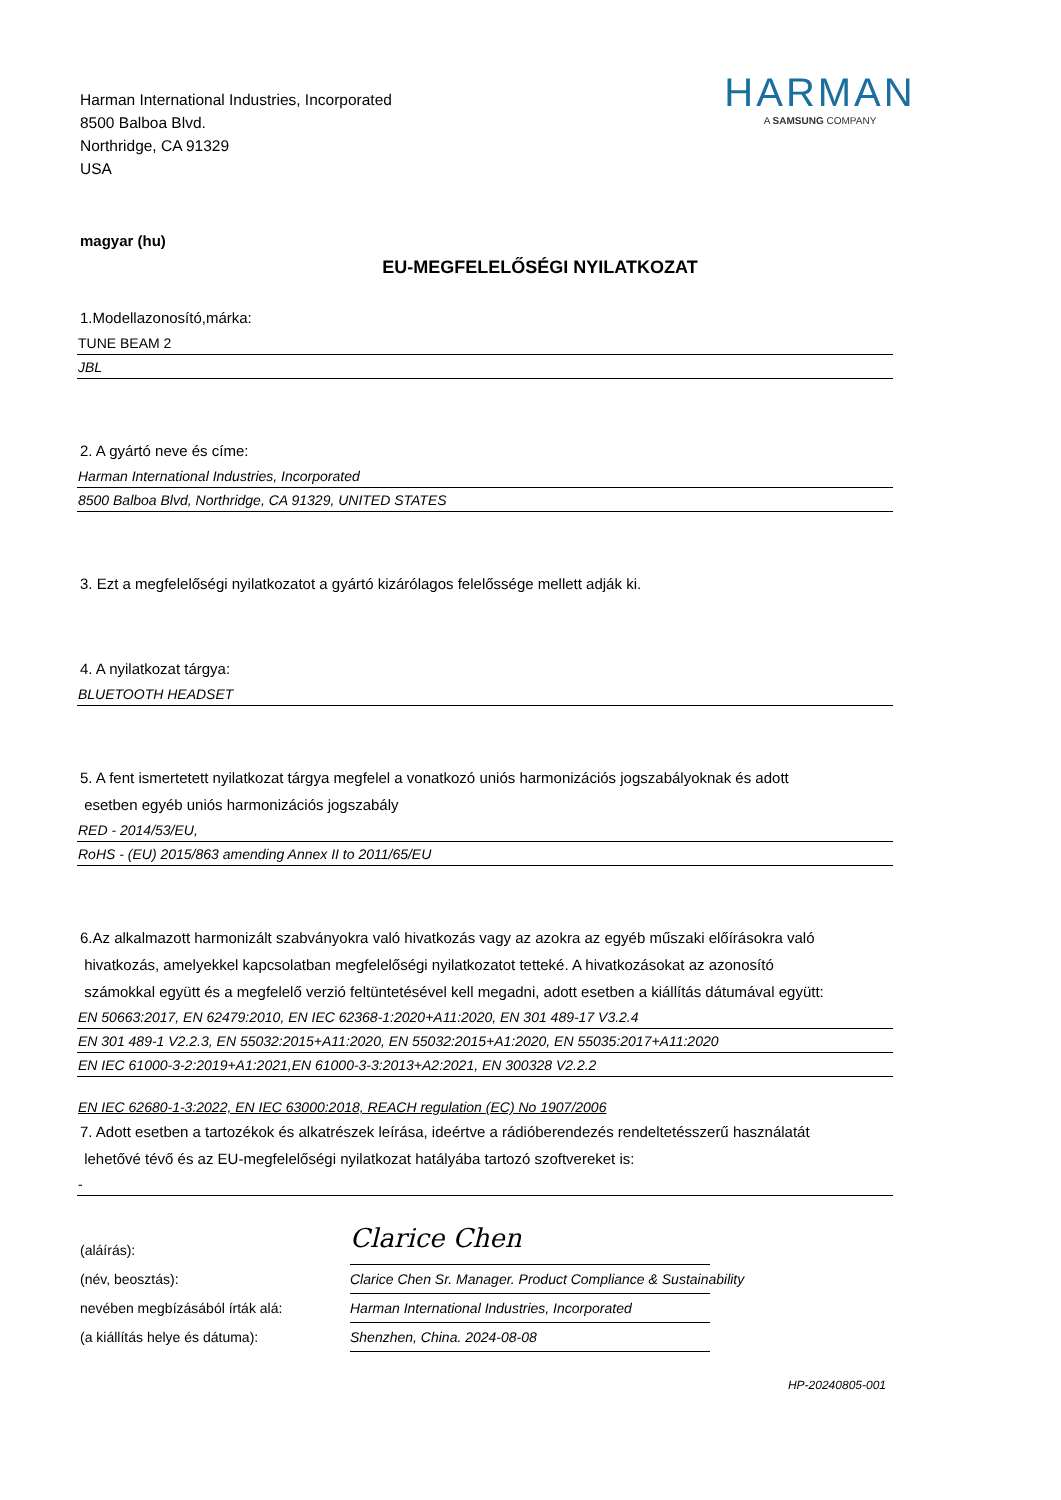Harman International Industries, Incorporated
8500 Balboa Blvd.
Northridge, CA 91329
USA
HARMAN
A SAMSUNG COMPANY
magyar (hu)
EU-MEGFELELŐSÉGI NYILATKOZAT
1.Modellazonosító,márka:
TUNE BEAM 2
JBL
2. A gyártó neve és címe:
Harman International Industries, Incorporated
8500 Balboa Blvd, Northridge, CA 91329, UNITED STATES
3. Ezt a megfelelőségi nyilatkozatot a gyártó kizárólagos felelőssége mellett adják ki.
4. A nyilatkozat tárgya:
BLUETOOTH HEADSET
5. A fent ismertetett nyilatkozat tárgya megfelel a vonatkozó uniós harmonizációs jogszabályoknak és adott
esetben egyéb uniós harmonizációs jogszabály
RED - 2014/53/EU,
RoHS - (EU) 2015/863 amending Annex II to 2011/65/EU
6.Az alkalmazott harmonizált szabványokra való hivatkozás vagy az azokra az egyéb műszaki előírásokra való
hivatkozás, amelyekkel kapcsolatban megfelelőségi nyilatkozatot tetteké. A hivatkozásokat az azonosító
számokkal együtt és a megfelelő verzió feltüntetésével kell megadni, adott esetben a kiállítás dátumával együtt:
EN 50663:2017, EN 62479:2010, EN IEC 62368-1:2020+A11:2020, EN 301 489-17 V3.2.4
EN 301 489-1 V2.2.3, EN 55032:2015+A11:2020, EN 55032:2015+A1:2020, EN 55035:2017+A11:2020
EN IEC 61000-3-2:2019+A1:2021,EN 61000-3-3:2013+A2:2021, EN 300328 V2.2.2
EN IEC 62680-1-3:2022, EN IEC 63000:2018, REACH regulation (EC) No 1907/2006
7. Adott esetben a tartozékok és alkatrészek leírása, ideértve a rádióberendezés rendeltetésszerű használatát
lehetővé tévő és az EU-megfelelőségi nyilatkozat hatályába tartozó szoftvereket is:
-
(aláírás):
Clarice Chen
(név, beosztás):
Clarice Chen Sr. Manager. Product Compliance & Sustainability
nevében megbízásából írták alá:
Harman International Industries, Incorporated
(a kiállítás helye és dátuma):
Shenzhen, China. 2024-08-08
HP-20240805-001